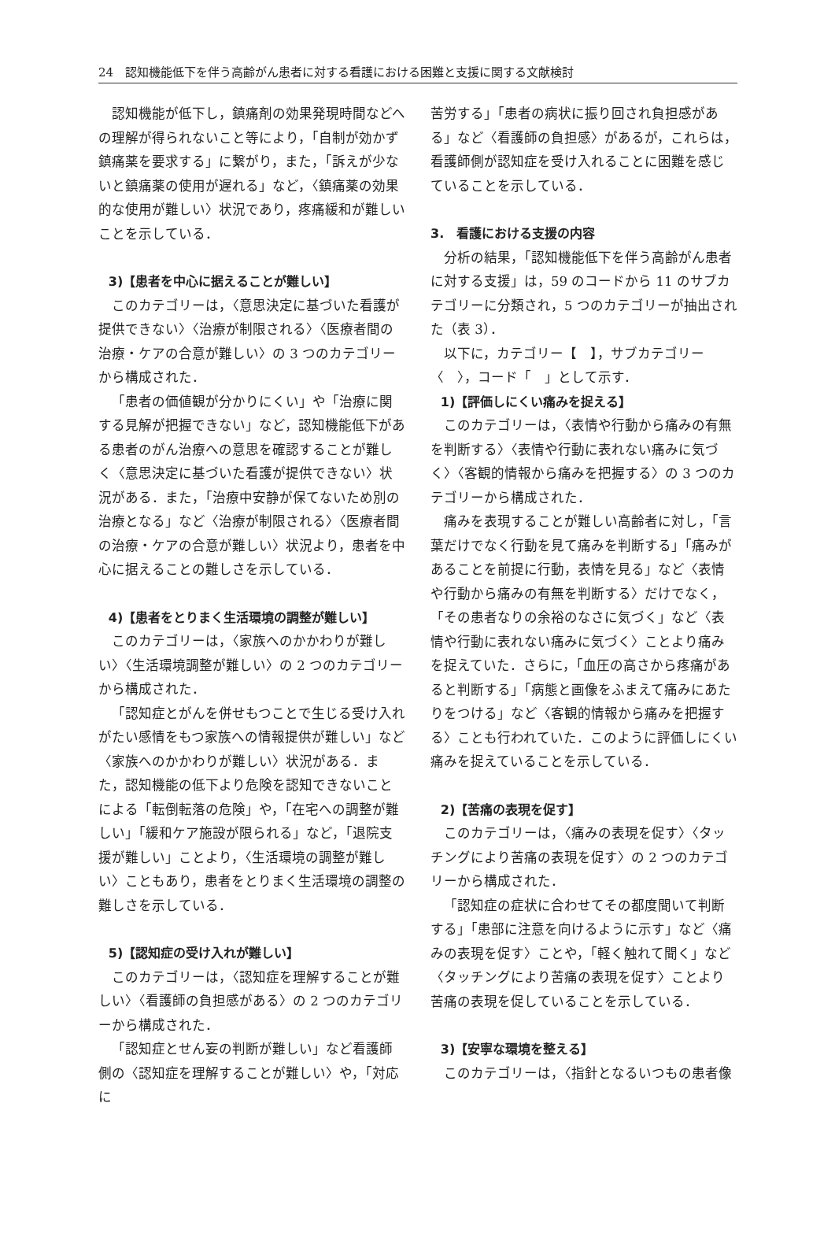24　認知機能低下を伴う高齢がん患者に対する看護における困難と支援に関する文献検討
認知機能が低下し，鎮痛剤の効果発現時間などへの理解が得られないこと等により，「自制が効かず鎮痛薬を要求する」に繋がり，また，「訴えが少ないと鎮痛薬の使用が遅れる」など，〈鎮痛薬の効果的な使用が難しい〉状況であり，疼痛緩和が難しいことを示している．
3)【患者を中心に据えることが難しい】
このカテゴリーは，〈意思決定に基づいた看護が提供できない〉〈治療が制限される〉〈医療者間の治療・ケアの合意が難しい〉の 3 つのカテゴリーから構成された．
「患者の価値観が分かりにくい」や「治療に関する見解が把握できない」など，認知機能低下がある患者のがん治療への意思を確認することが難しく〈意思決定に基づいた看護が提供できない〉状況がある．また，「治療中安静が保てないため別の治療となる」など〈治療が制限される〉〈医療者間の治療・ケアの合意が難しい〉状況より，患者を中心に据えることの難しさを示している．
4)【患者をとりまく生活環境の調整が難しい】
このカテゴリーは，〈家族へのかかわりが難しい〉〈生活環境調整が難しい〉の 2 つのカテゴリーから構成された．
「認知症とがんを併せもつことで生じる受け入れがたい感情をもつ家族への情報提供が難しい」など〈家族へのかかわりが難しい〉状況がある．また，認知機能の低下より危険を認知できないことによる「転倒転落の危険」や，「在宅への調整が難しい」「緩和ケア施設が限られる」など，「退院支援が難しい」ことより，〈生活環境の調整が難しい〉こともあり，患者をとりまく生活環境の調整の難しさを示している．
5)【認知症の受け入れが難しい】
このカテゴリーは，〈認知症を理解することが難しい〉〈看護師の負担感がある〉の 2 つのカテゴリーから構成された．
「認知症とせん妄の判断が難しい」など看護師側の〈認知症を理解することが難しい〉や，「対応に
苦労する」「患者の病状に振り回され負担感がある」など〈看護師の負担感〉があるが，これらは，看護師側が認知症を受け入れることに困難を感じていることを示している．
3.　看護における支援の内容
分析の結果，「認知機能低下を伴う高齢がん患者に対する支援」は，59 のコードから 11 のサブカテゴリーに分類され，5 つのカテゴリーが抽出された（表 3）．
以下に，カテゴリー【　】，サブカテゴリー〈　〉，コード「　」として示す．
1)【評価しにくい痛みを捉える】
このカテゴリーは，〈表情や行動から痛みの有無を判断する〉〈表情や行動に表れない痛みに気づく〉〈客観的情報から痛みを把握する〉の 3 つのカテゴリーから構成された．
痛みを表現することが難しい高齢者に対し，「言葉だけでなく行動を見て痛みを判断する」「痛みがあることを前提に行動，表情を見る」など〈表情や行動から痛みの有無を判断する〉だけでなく，「その患者なりの余裕のなさに気づく」など〈表情や行動に表れない痛みに気づく〉ことより痛みを捉えていた．さらに，「血圧の高さから疼痛があると判断する」「病態と画像をふまえて痛みにあたりをつける」など〈客観的情報から痛みを把握する〉ことも行われていた．このように評価しにくい痛みを捉えていることを示している．
2)【苦痛の表現を促す】
このカテゴリーは，〈痛みの表現を促す〉〈タッチングにより苦痛の表現を促す〉の 2 つのカテゴリーから構成された．
「認知症の症状に合わせてその都度聞いて判断する」「患部に注意を向けるように示す」など〈痛みの表現を促す〉ことや，「軽く触れて聞く」など〈タッチングにより苦痛の表現を促す〉ことより苦痛の表現を促していることを示している．
3)【安寧な環境を整える】
このカテゴリーは，〈指針となるいつもの患者像